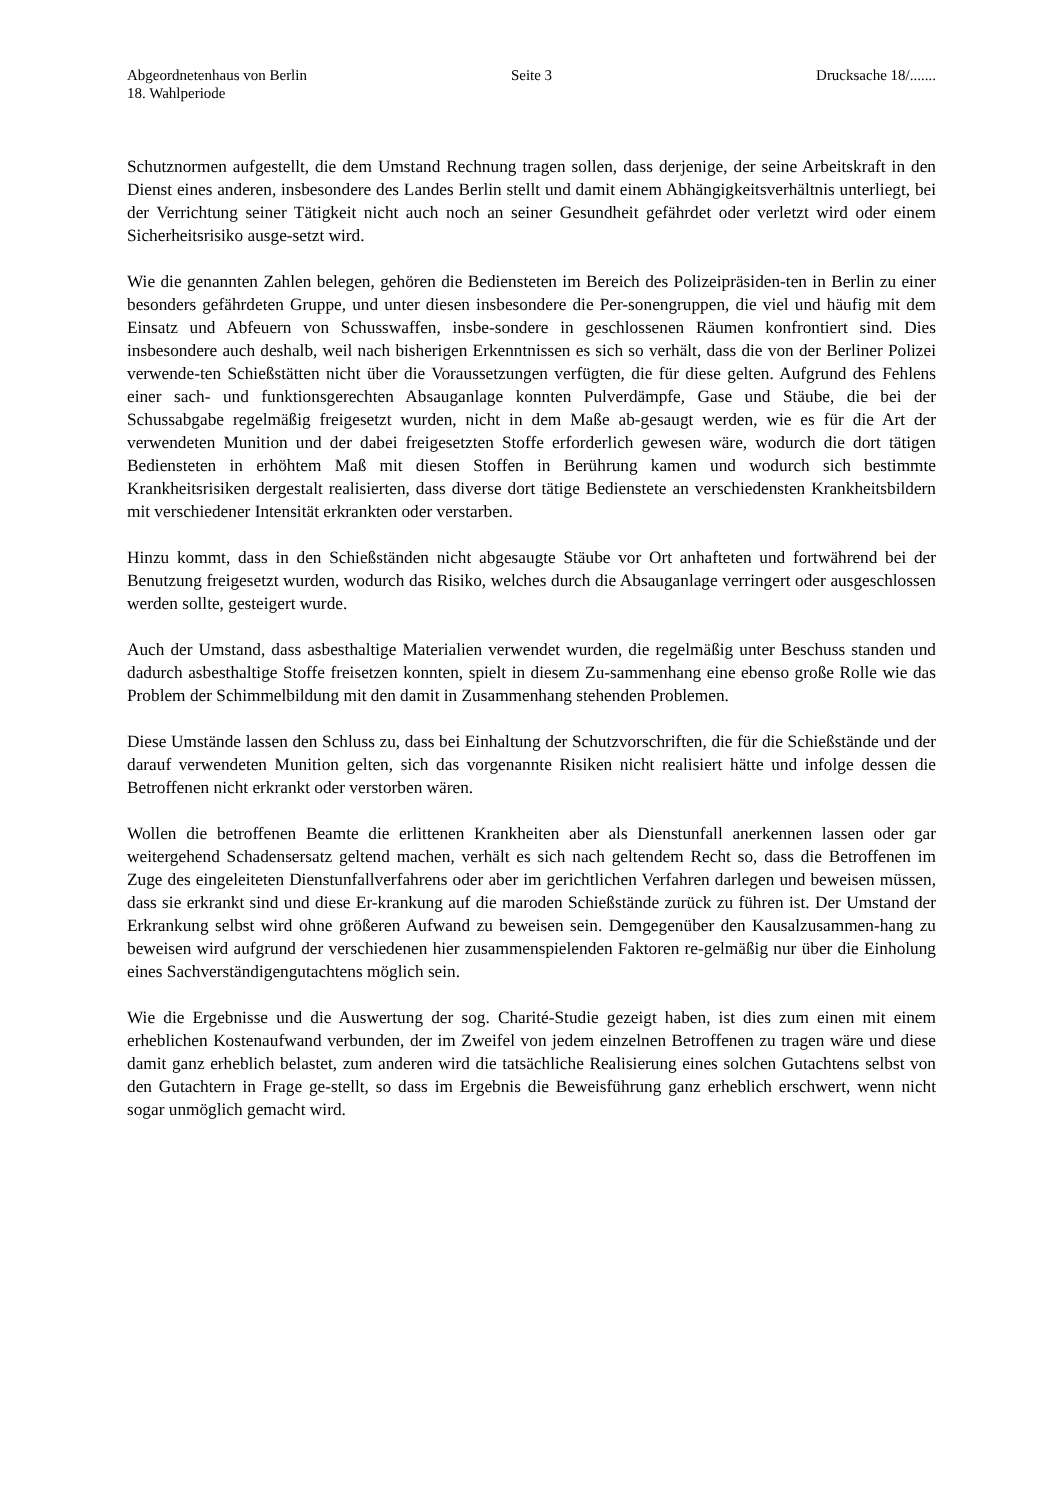Abgeordnetenhaus von Berlin
18. Wahlperiode
Seite 3 Drucksache 18/.......
Schutznormen aufgestellt, die dem Umstand Rechnung tragen sollen, dass derjenige, der seine Arbeitskraft in den Dienst eines anderen, insbesondere des Landes Berlin stellt und damit einem Abhängigkeitsverhältnis unterliegt, bei der Verrichtung seiner Tätigkeit nicht auch noch an seiner Gesundheit gefährdet oder verletzt wird oder einem Sicherheitsrisiko ausge-setzt wird.
Wie die genannten Zahlen belegen, gehören die Bediensteten im Bereich des Polizeipräsiden-ten in Berlin zu einer besonders gefährdeten Gruppe, und unter diesen insbesondere die Per-sonengruppen, die viel und häufig mit dem Einsatz und Abfeuern von Schusswaffen, insbe-sondere in geschlossenen Räumen konfrontiert sind. Dies insbesondere auch deshalb, weil nach bisherigen Erkenntnissen es sich so verhält, dass die von der Berliner Polizei verwende-ten Schießstätten nicht über die Voraussetzungen verfügten, die für diese gelten. Aufgrund des Fehlens einer sach- und funktionsgerechten Absauganlage konnten Pulverdämpfe, Gase und Stäube, die bei der Schussabgabe regelmäßig freigesetzt wurden, nicht in dem Maße ab-gesaugt werden, wie es für die Art der verwendeten Munition und der dabei freigesetzten Stoffe erforderlich gewesen wäre, wodurch die dort tätigen Bediensteten in erhöhtem Maß mit diesen Stoffen in Berührung kamen und wodurch sich bestimmte Krankheitsrisiken dergestalt realisierten, dass diverse dort tätige Bedienstete an verschiedensten Krankheitsbildern mit verschiedener Intensität erkrankten oder verstarben.
Hinzu kommt, dass in den Schießständen nicht abgesaugte Stäube vor Ort anhafteten und fortwährend bei der Benutzung freigesetzt wurden, wodurch das Risiko, welches durch die Absauganlage verringert oder ausgeschlossen werden sollte, gesteigert wurde.
Auch der Umstand, dass asbesthaltige Materialien verwendet wurden, die regelmäßig unter Beschuss standen und dadurch asbesthaltige Stoffe freisetzen konnten, spielt in diesem Zu-sammenhang eine ebenso große Rolle wie das Problem der Schimmelbildung mit den damit in Zusammenhang stehenden Problemen.
Diese Umstände lassen den Schluss zu, dass bei Einhaltung der Schutzvorschriften, die für die Schießstände und der darauf verwendeten Munition gelten, sich das vorgenannte Risiken nicht realisiert hätte und infolge dessen die Betroffenen nicht erkrankt oder verstorben wären.
Wollen die betroffenen Beamte die erlittenen Krankheiten aber als Dienstunfall anerkennen lassen oder gar weitergehend Schadensersatz geltend machen, verhält es sich nach geltendem Recht so, dass die Betroffenen im Zuge des eingeleiteten Dienstunfallverfahrens oder aber im gerichtlichen Verfahren darlegen und beweisen müssen, dass sie erkrankt sind und diese Er-krankung auf die maroden Schießstände zurück zu führen ist. Der Umstand der Erkrankung selbst wird ohne größeren Aufwand zu beweisen sein. Demgegenüber den Kausalzusammen-hang zu beweisen wird aufgrund der verschiedenen hier zusammenspielenden Faktoren re-gelmäßig nur über die Einholung eines Sachverständigengutachtens möglich sein.
Wie die Ergebnisse und die Auswertung der sog. Charité-Studie gezeigt haben, ist dies zum einen mit einem erheblichen Kostenaufwand verbunden, der im Zweifel von jedem einzelnen Betroffenen zu tragen wäre und diese damit ganz erheblich belastet, zum anderen wird die tatsächliche Realisierung eines solchen Gutachtens selbst von den Gutachtern in Frage ge-stellt, so dass im Ergebnis die Beweisführung ganz erheblich erschwert, wenn nicht sogar unmöglich gemacht wird.